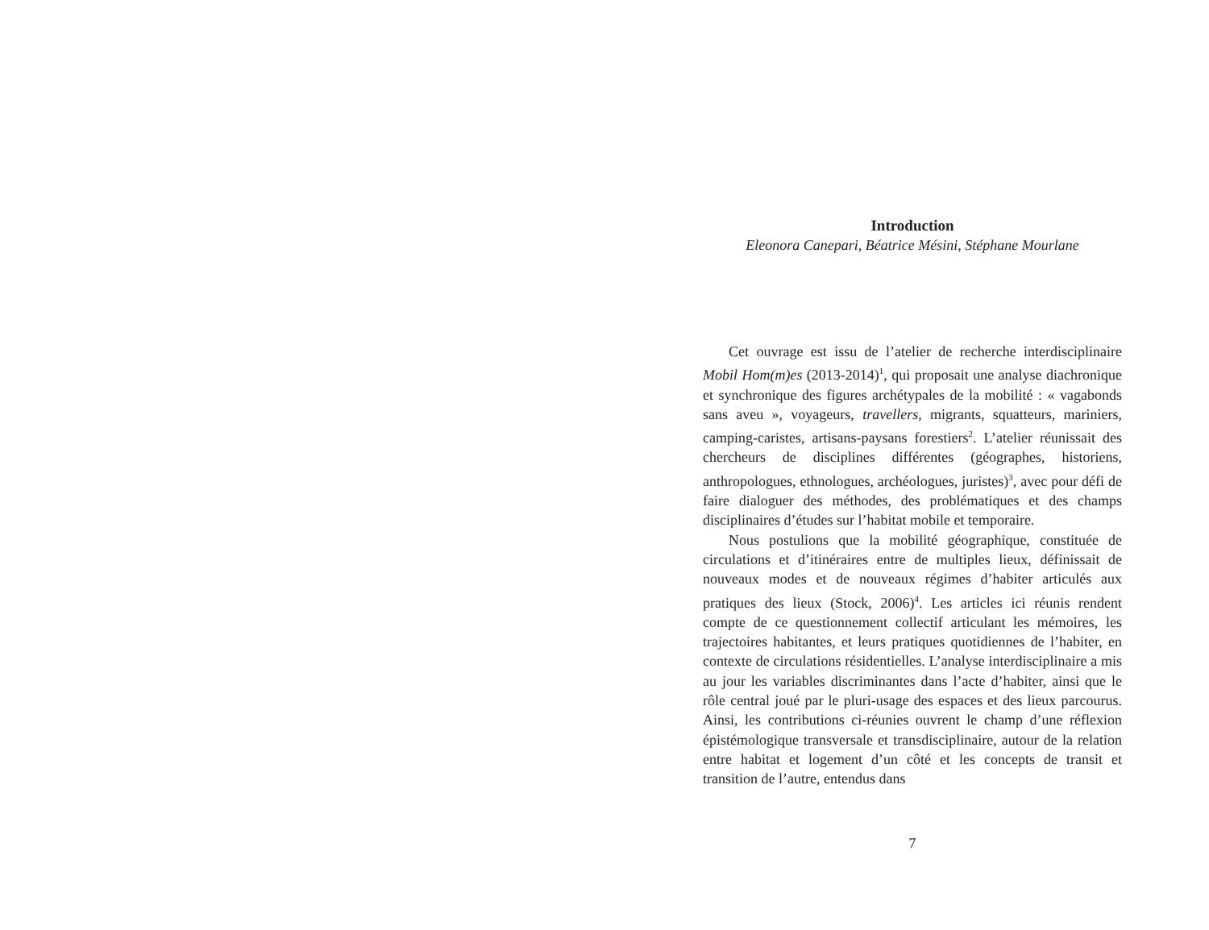Introduction
Eleonora Canepari, Béatrice Mésini, Stéphane Mourlane
Cet ouvrage est issu de l’atelier de recherche interdisciplinaire Mobil Hom(m)es (2013-2014)<sup>1</sup>, qui proposait une analyse diachronique et synchronique des figures archétypales de la mobilité : « vagabonds sans aveu », voyageurs, travellers, migrants, squatteurs, mariniers, camping-caristes, artisans-paysans forestiers<sup>2</sup>. L’atelier réunissait des chercheurs de disciplines différentes (géographes, historiens, anthropologues, ethnologues, archéologues, juristes)<sup>3</sup>, avec pour défi de faire dialoguer des méthodes, des problématiques et des champs disciplinaires d’études sur l’habitat mobile et temporaire.
Nous postulions que la mobilité géographique, constituée de circulations et d’itinéraires entre de multiples lieux, définissait de nouveaux modes et de nouveaux régimes d’habiter articulés aux pratiques des lieux (Stock, 2006)<sup>4</sup>. Les articles ici réunis rendent compte de ce questionnement collectif articulant les mémoires, les trajectoires habitantes, et leurs pratiques quotidiennes de l’habiter, en contexte de circulations résidentielles. L’analyse interdisciplinaire a mis au jour les variables discriminantes dans l’acte d’habiter, ainsi que le rôle central joué par le pluri-usage des espaces et des lieux parcourus. Ainsi, les contributions ci-réunies ouvrent le champ d’une réflexion épistémologique transversale et transdisciplinaire, autour de la relation entre habitat et logement d’un côté et les concepts de transit et transition de l’autre, entendus dans
7